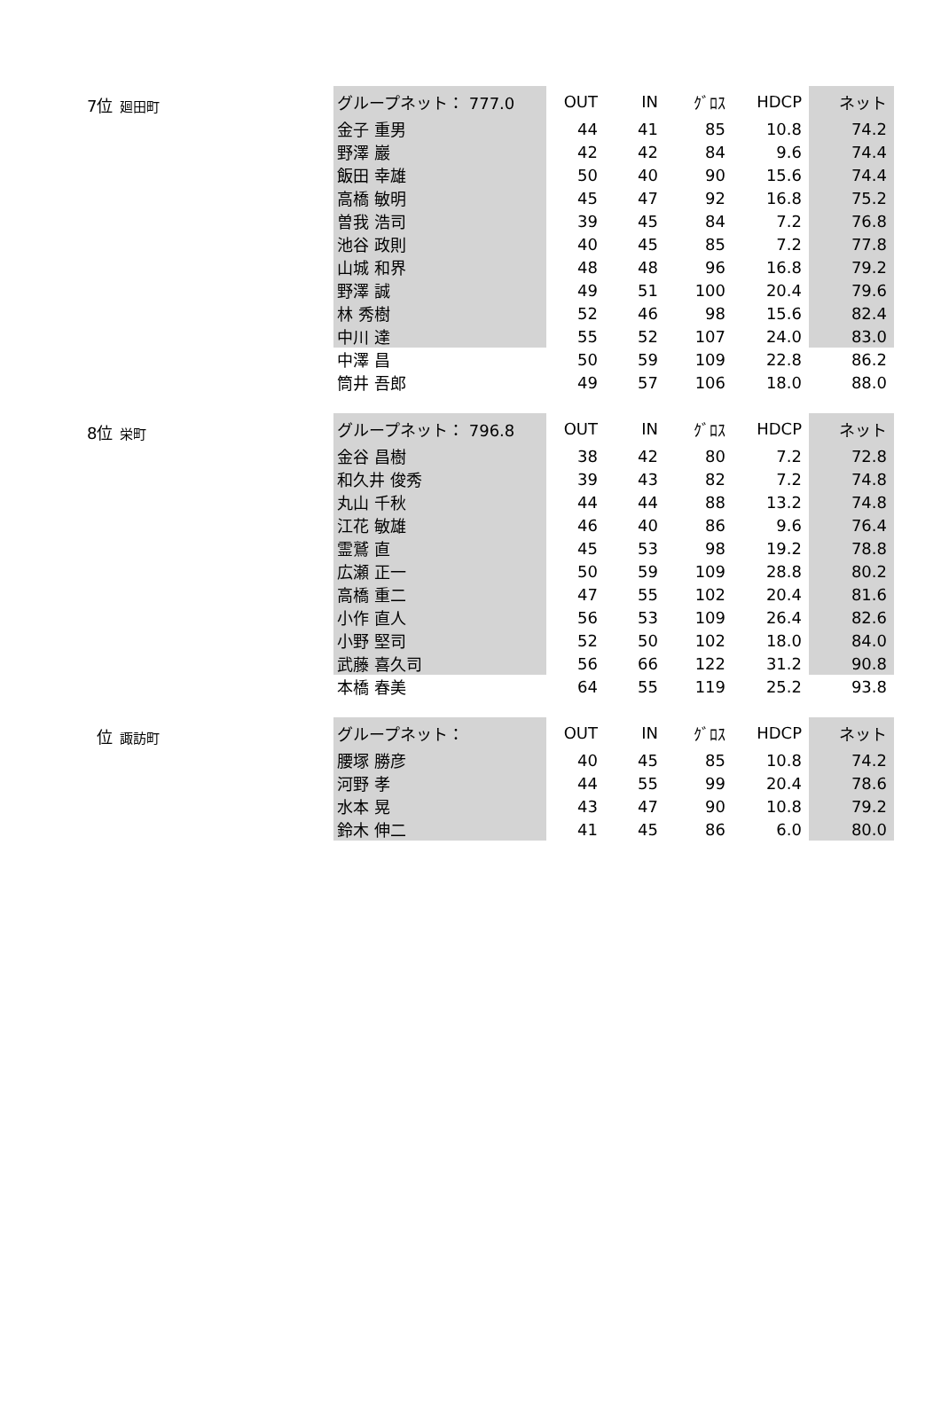7位 廻田町
| グループネット： 777.0 | OUT | IN | ｸﾞﾛｽ | HDCP | ネット |
| --- | --- | --- | --- | --- | --- |
| 金子 重男 | 44 | 41 | 85 | 10.8 | 74.2 |
| 野澤 巖 | 42 | 42 | 84 | 9.6 | 74.4 |
| 飯田 幸雄 | 50 | 40 | 90 | 15.6 | 74.4 |
| 高橋 敏明 | 45 | 47 | 92 | 16.8 | 75.2 |
| 曽我 浩司 | 39 | 45 | 84 | 7.2 | 76.8 |
| 池谷 政則 | 40 | 45 | 85 | 7.2 | 77.8 |
| 山城 和界 | 48 | 48 | 96 | 16.8 | 79.2 |
| 野澤 誠 | 49 | 51 | 100 | 20.4 | 79.6 |
| 林 秀樹 | 52 | 46 | 98 | 15.6 | 82.4 |
| 中川 達 | 55 | 52 | 107 | 24.0 | 83.0 |
| 中澤 昌 | 50 | 59 | 109 | 22.8 | 86.2 |
| 筒井 吾郎 | 49 | 57 | 106 | 18.0 | 88.0 |
8位 栄町
| グループネット： 796.8 | OUT | IN | ｸﾞﾛｽ | HDCP | ネット |
| --- | --- | --- | --- | --- | --- |
| 金谷 昌樹 | 38 | 42 | 80 | 7.2 | 72.8 |
| 和久井 俊秀 | 39 | 43 | 82 | 7.2 | 74.8 |
| 丸山 千秋 | 44 | 44 | 88 | 13.2 | 74.8 |
| 江花 敏雄 | 46 | 40 | 86 | 9.6 | 76.4 |
| 霊鷲 直 | 45 | 53 | 98 | 19.2 | 78.8 |
| 広瀬 正一 | 50 | 59 | 109 | 28.8 | 80.2 |
| 高橋 重二 | 47 | 55 | 102 | 20.4 | 81.6 |
| 小作 直人 | 56 | 53 | 109 | 26.4 | 82.6 |
| 小野 堅司 | 52 | 50 | 102 | 18.0 | 84.0 |
| 武藤 喜久司 | 56 | 66 | 122 | 31.2 | 90.8 |
| 本橋 春美 | 64 | 55 | 119 | 25.2 | 93.8 |
位 諏訪町
| グループネット： | OUT | IN | ｸﾞﾛｽ | HDCP | ネット |
| --- | --- | --- | --- | --- | --- |
| 腰塚 勝彦 | 40 | 45 | 85 | 10.8 | 74.2 |
| 河野 孝 | 44 | 55 | 99 | 20.4 | 78.6 |
| 水本 晃 | 43 | 47 | 90 | 10.8 | 79.2 |
| 鈴木 伸二 | 41 | 45 | 86 | 6.0 | 80.0 |